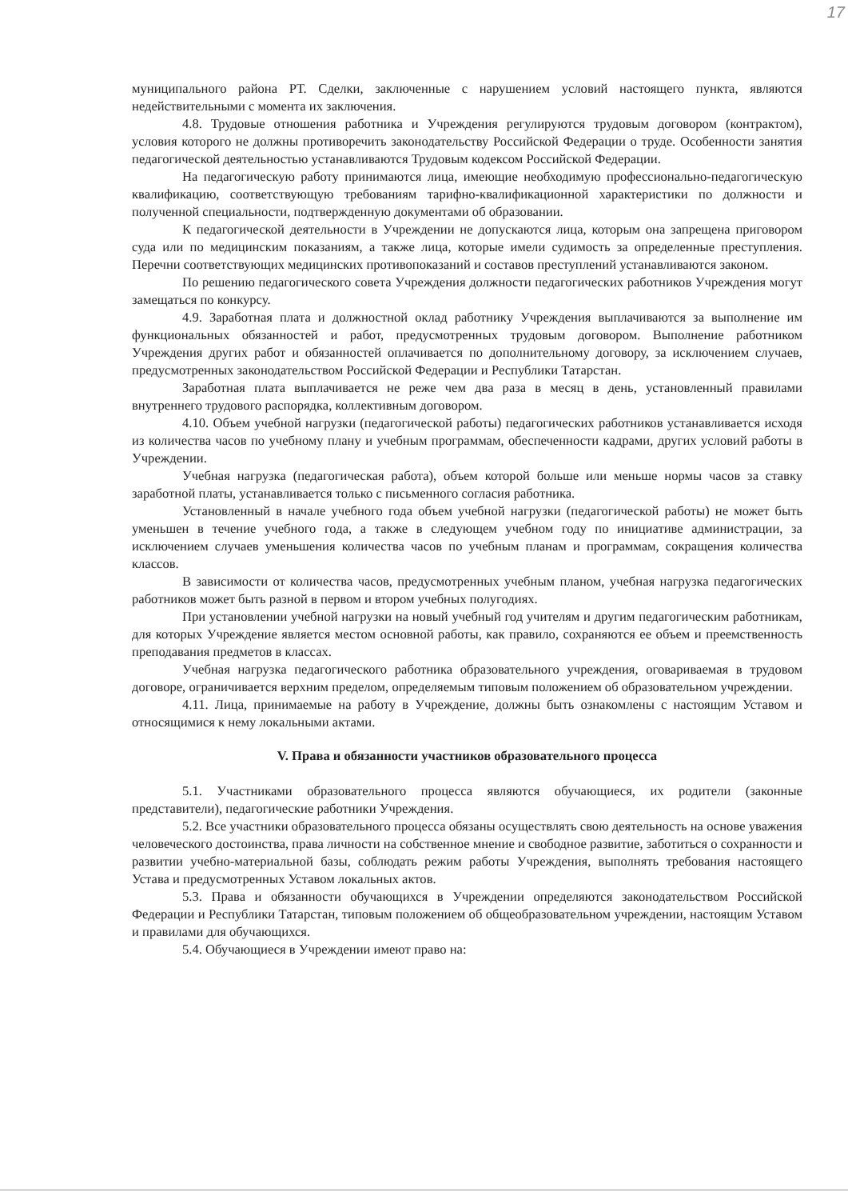17
муниципального района РТ. Сделки, заключенные с нарушением условий настоящего пункта, являются недействительными с момента их заключения.
4.8. Трудовые отношения работника и Учреждения регулируются трудовым договором (контрактом), условия которого не должны противоречить законодательству Российской Федерации о труде. Особенности занятия педагогической деятельностью устанавливаются Трудовым кодексом Российской Федерации.
На педагогическую работу принимаются лица, имеющие необходимую профессионально-педагогическую квалификацию, соответствующую требованиям тарифно-квалификационной характеристики по должности и полученной специальности, подтвержденную документами об образовании.
К педагогической деятельности в Учреждении не допускаются лица, которым она запрещена приговором суда или по медицинским показаниям, а также лица, которые имели судимость за определенные преступления. Перечни соответствующих медицинских противопоказаний и составов преступлений устанавливаются законом.
По решению педагогического совета Учреждения должности педагогических работников Учреждения могут замещаться по конкурсу.
4.9. Заработная плата и должностной оклад работнику Учреждения выплачиваются за выполнение им функциональных обязанностей и работ, предусмотренных трудовым договором. Выполнение работником Учреждения других работ и обязанностей оплачивается по дополнительному договору, за исключением случаев, предусмотренных законодательством Российской Федерации и Республики Татарстан.
Заработная плата выплачивается не реже чем два раза в месяц в день, установленный правилами внутреннего трудового распорядка, коллективным договором.
4.10. Объем учебной нагрузки (педагогической работы) педагогических работников устанавливается исходя из количества часов по учебному плану и учебным программам, обеспеченности кадрами, других условий работы в Учреждении.
Учебная нагрузка (педагогическая работа), объем которой больше или меньше нормы часов за ставку заработной платы, устанавливается только с письменного согласия работника.
Установленный в начале учебного года объем учебной нагрузки (педагогической работы) не может быть уменьшен в течение учебного года, а также в следующем учебном году по инициативе администрации, за исключением случаев уменьшения количества часов по учебным планам и программам, сокращения количества классов.
В зависимости от количества часов, предусмотренных учебным планом, учебная нагрузка педагогических работников может быть разной в первом и втором учебных полугодиях.
При установлении учебной нагрузки на новый учебный год учителям и другим педагогическим работникам, для которых Учреждение является местом основной работы, как правило, сохраняются ее объем и преемственность преподавания предметов в классах.
Учебная нагрузка педагогического работника образовательного учреждения, оговариваемая в трудовом договоре, ограничивается верхним пределом, определяемым типовым положением об образовательном учреждении.
4.11. Лица, принимаемые на работу в Учреждение, должны быть ознакомлены с настоящим Уставом и относящимися к нему локальными актами.
V. Права и обязанности участников образовательного процесса
5.1. Участниками образовательного процесса являются обучающиеся, их родители (законные представители), педагогические работники Учреждения.
5.2. Все участники образовательного процесса обязаны осуществлять свою деятельность на основе уважения человеческого достоинства, права личности на собственное мнение и свободное развитие, заботиться о сохранности и развитии учебно-материальной базы, соблюдать режим работы Учреждения, выполнять требования настоящего Устава и предусмотренных Уставом локальных актов.
5.3. Права и обязанности обучающихся в Учреждении определяются законодательством Российской Федерации и Республики Татарстан, типовым положением об общеобразовательном учреждении, настоящим Уставом и правилами для обучающихся.
5.4. Обучающиеся в Учреждении имеют право на: